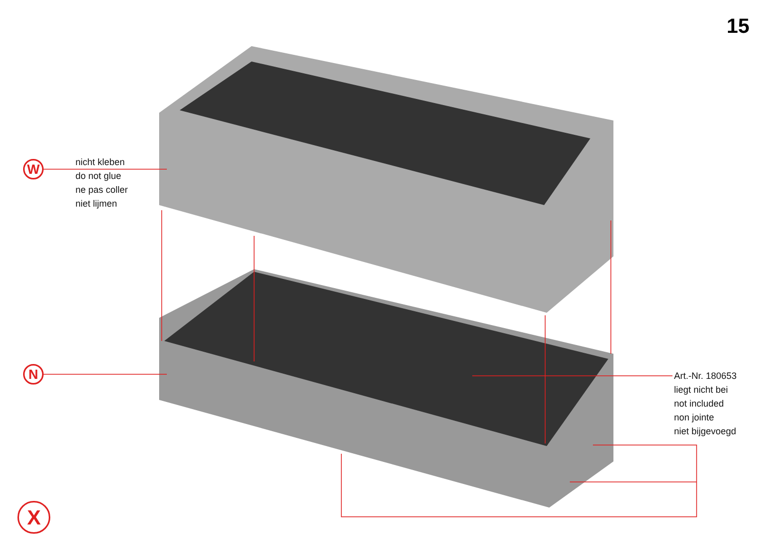15
W
N
X
nicht kleben
do not glue
ne pas coller
niet lijmen
Art.-Nr. 180653
liegt nicht bei
not included
non jointe
niet bijgevoegd